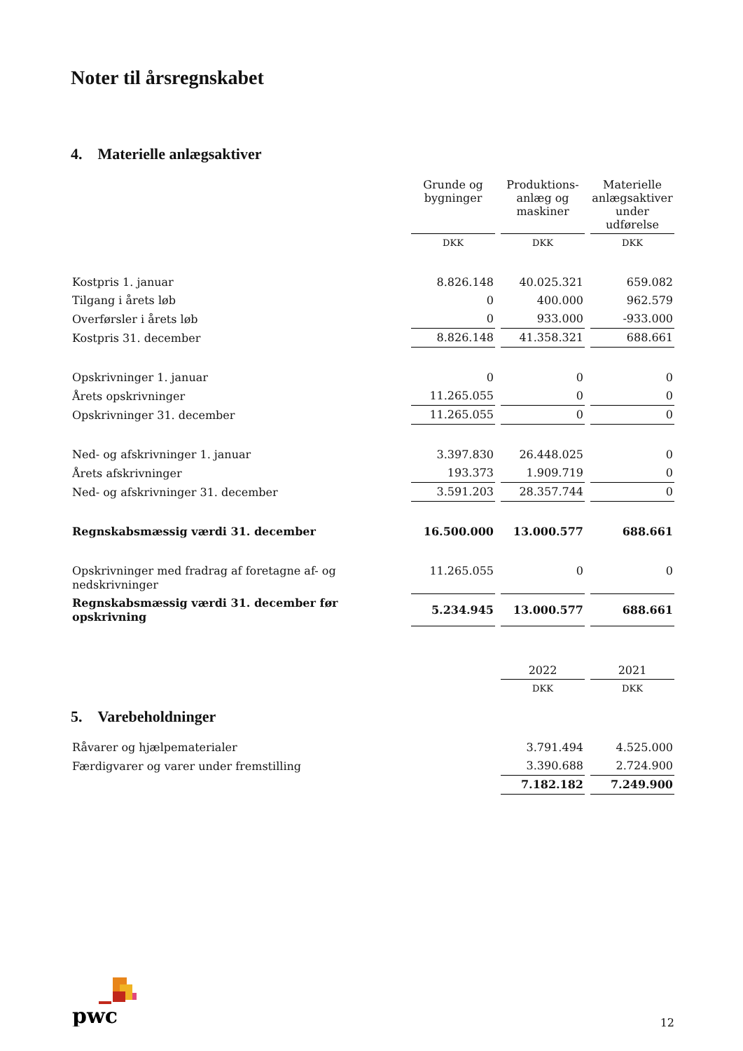Noter til årsregnskabet
4. Materielle anlægsaktiver
| | Grunde og bygninger | Produktions- anlæg og maskiner | Materielle anlægsaktiver under udførelse |
| | DKK | DKK | DKK |
| Kostpris 1. januar | 8.826.148 | 40.025.321 | 659.082 |
| Tilgang i årets løb | 0 | 400.000 | 962.579 |
| Overførsler i årets løb | 0 | 933.000 | -933.000 |
| Kostpris 31. december | 8.826.148 | 41.358.321 | 688.661 |
| Opskrivninger 1. januar | 0 | 0 | 0 |
| Årets opskrivninger | 11.265.055 | 0 | 0 |
| Opskrivninger 31. december | 11.265.055 | 0 | 0 |
| Ned- og afskrivninger 1. januar | 3.397.830 | 26.448.025 | 0 |
| Årets afskrivninger | 193.373 | 1.909.719 | 0 |
| Ned- og afskrivninger 31. december | 3.591.203 | 28.357.744 | 0 |
| Regnskabsmæssig værdi 31. december | 16.500.000 | 13.000.577 | 688.661 |
| Opskrivninger med fradrag af foretagne af- og nedskrivninger | 11.265.055 | 0 | 0 |
| Regnskabsmæssig værdi 31. december før opskrivning | 5.234.945 | 13.000.577 | 688.661 |
| | 2022 | 2021 |
| | DKK | DKK |
5. Varebeholdninger
| Råvarer og hjælpematerialer | 3.791.494 | 4.525.000 |
| Færdigvarer og varer under fremstilling | 3.390.688 | 2.724.900 |
| | 7.182.182 | 7.249.900 |
pwc
12